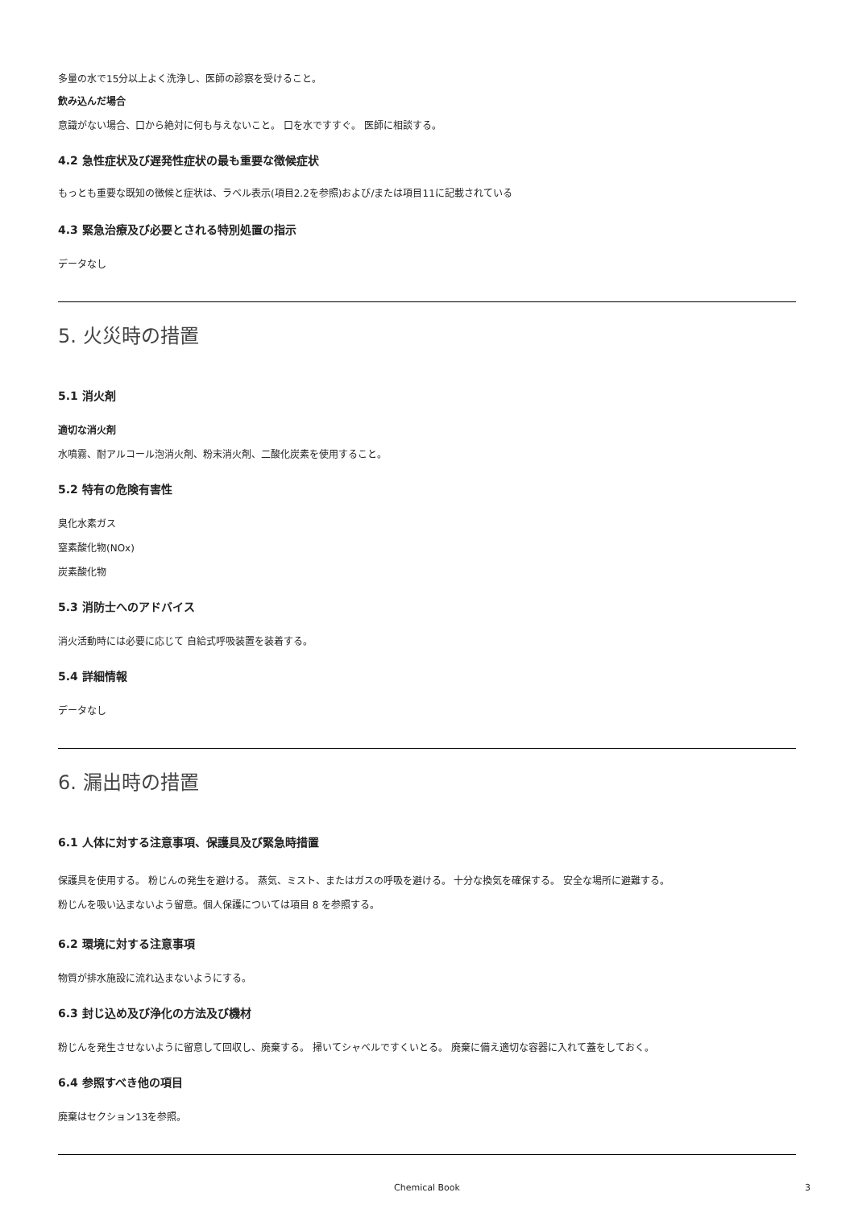多量の水で15分以上よく洗浄し、医師の診察を受けること。
飲み込んだ場合
意識がない場合、口から絶対に何も与えないこと。 口を水ですすぐ。 医師に相談する。
4.2 急性症状及び遅発性症状の最も重要な徴候症状
もっとも重要な既知の徴候と症状は、ラベル表示(項目2.2を参照)および/または項目11に記載されている
4.3 緊急治療及び必要とされる特別処置の指示
データなし
5. 火災時の措置
5.1 消火剤
適切な消火剤
水噴霧、耐アルコール泡消火剤、粉末消火剤、二酸化炭素を使用すること。
5.2 特有の危険有害性
臭化水素ガス
窒素酸化物(NOx)
炭素酸化物
5.3 消防士へのアドバイス
消火活動時には必要に応じて 自給式呼吸装置を装着する。
5.4 詳細情報
データなし
6. 漏出時の措置
6.1 人体に対する注意事項、保護具及び緊急時措置
保護具を使用する。 粉じんの発生を避ける。 蒸気、ミスト、またはガスの呼吸を避ける。 十分な換気を確保する。 安全な場所に避難する。
粉じんを吸い込まないよう留意。個人保護については項目 8 を参照する。
6.2 環境に対する注意事項
物質が排水施設に流れ込まないようにする。
6.3 封じ込め及び浄化の方法及び機材
粉じんを発生させないように留意して回収し、廃棄する。 掃いてシャベルですくいとる。 廃棄に備え適切な容器に入れて蓋をしておく。
6.4 参照すべき他の項目
廃棄はセクション13を参照。
Chemical Book 3